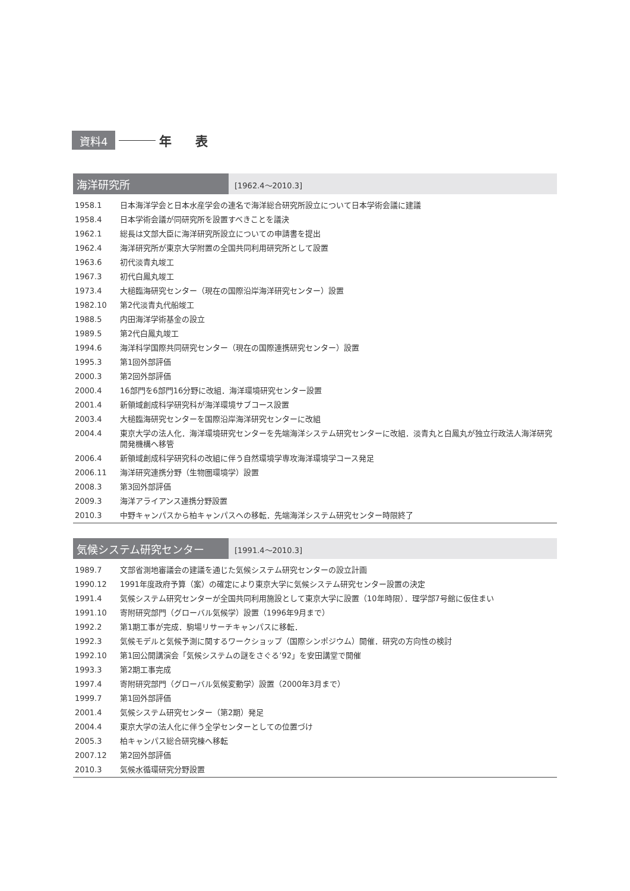資料4 年表
海洋研究所
[1962.4〜2010.3]
| 1958.1 | 日本海洋学会と日本水産学会の連名で海洋総合研究所設立について日本学術会議に建議 |
| 1958.4 | 日本学術会議が同研究所を設置すべきことを議決 |
| 1962.1 | 総長は文部大臣に海洋研究所設立についての申請書を提出 |
| 1962.4 | 海洋研究所が東京大学附置の全国共同利用研究所として設置 |
| 1963.6 | 初代淡青丸竣工 |
| 1967.3 | 初代白鳳丸竣工 |
| 1973.4 | 大槌臨海研究センター（現在の国際沿岸海洋研究センター）設置 |
| 1982.10 | 第2代淡青丸代船竣工 |
| 1988.5 | 内田海洋学術基金の設立 |
| 1989.5 | 第2代白鳳丸竣工 |
| 1994.6 | 海洋科学国際共同研究センター（現在の国際連携研究センター）設置 |
| 1995.3 | 第1回外部評価 |
| 2000.3 | 第2回外部評価 |
| 2000.4 | 16部門を6部門16分野に改組．海洋環境研究センター設置 |
| 2001.4 | 新領域創成科学研究科が海洋環境サブコース設置 |
| 2003.4 | 大槌臨海研究センターを国際沿岸海洋研究センターに改組 |
| 2004.4 | 東京大学の法人化．海洋環境研究センターを先端海洋システム研究センターに改組．淡青丸と白鳳丸が独立行政法人海洋研究開発機構へ移管 |
| 2006.4 | 新領域創成科学研究科の改組に伴う自然環境学専攻海洋環境学コース発足 |
| 2006.11 | 海洋研究連携分野（生物圏環境学）設置 |
| 2008.3 | 第3回外部評価 |
| 2009.3 | 海洋アライアンス連携分野設置 |
| 2010.3 | 中野キャンパスから柏キャンパスへの移転．先端海洋システム研究センター時限終了 |
気候システム研究センター
[1991.4〜2010.3]
| 1989.7 | 文部省測地審議会の建議を通じた気候システム研究センターの設立計画 |
| 1990.12 | 1991年度政府予算（案）の確定により東京大学に気候システム研究センター設置の決定 |
| 1991.4 | 気候システム研究センターが全国共同利用施設として東京大学に設置（10年時限）．理学部7号館に仮住まい |
| 1991.10 | 寄附研究部門（グローバル気候学）設置（1996年9月まで） |
| 1992.2 | 第1期工事が完成．駒場リサーチキャンパスに移転． |
| 1992.3 | 気候モデルと気候予測に関するワークショップ（国際シンポジウム）開催．研究の方向性の検討 |
| 1992.10 | 第1回公開講演会「気候システムの謎をさぐる’92」を安田講堂で開催 |
| 1993.3 | 第2期工事完成 |
| 1997.4 | 寄附研究部門（グローバル気候変動学）設置（2000年3月まで） |
| 1999.7 | 第1回外部評価 |
| 2001.4 | 気候システム研究センター（第2期）発足 |
| 2004.4 | 東京大学の法人化に伴う全学センターとしての位置づけ |
| 2005.3 | 柏キャンパス総合研究棟へ移転 |
| 2007.12 | 第2回外部評価 |
| 2010.3 | 気候水循環研究分野設置 |